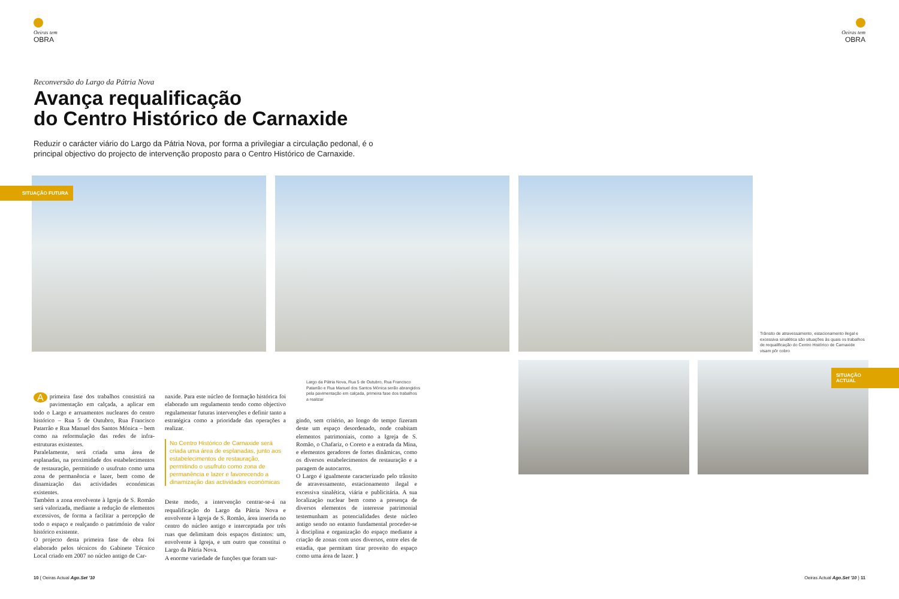Oeiras tem
OBRA
Oeiras tem
OBRA
Reconversão do Largo da Pátria Nova
Avança requalificação
do Centro Histórico de Carnaxide
Reduzir o carácter viário do Largo da Pátria Nova, por forma a privilegiar a circulação pedonal, é o principal objectivo do projecto de intervenção proposto para o Centro Histórico de Carnaxide.
SITUAÇÃO FUTURA
Trânsito de atravessamento, estacionamento ilegal e excessiva sinalética são situações às quais os trabalhos de requalificação do Centro Histórico de Carnaxide visam pôr cobro
SITUAÇÃO ACTUAL
Largo da Pátria Nova, Rua 5 de Outubro, Rua Francisco Patarrão e Rua Manuel dos Santos Mónica serão abrangidos pela pavimentação em calçada, primeira fase dos trabalhos a realizar
A primeira fase dos trabalhos consistirá na pavimentação em calçada, a aplicar em todo o Largo e arruamentos nucleares do centro histórico – Rua 5 de Outubro, Rua Francisco Patarrão e Rua Manuel dos Santos Mónica – bem como na reformulação das redes de infra-estruturas existentes.
Paralelamente, será criada uma área de esplanadas, na proximidade dos estabelecimentos de restauração, permitindo o usufruto como uma zona de permanência e lazer, bem como de dinamização das actividades económicas existentes.
Também a zona envolvente à Igreja de S. Romão será valorizada, mediante a redução de elementos excessivos, de forma a facilitar a percepção de todo o espaço e realçando o património de valor histórico existente.
O projecto desta primeira fase de obra foi elaborado pelos técnicos do Gabinete Técnico Local criado em 2007 no núcleo antigo de Car-
naxide. Para este núcleo de formação histórica foi elaborado um regulamento tendo como objectivo regulamentar futuras intervenções e definir tanto a estratégica como a prioridade das operações a realizar.
No Centro Histórico de Carnaxide será criada uma área de esplanadas, junto aos estabelecimentos de restauração, permitindo o usufruto como zona de permanência e lazer e favorecendo a dinamização das actividades económicas
Deste modo, a intervenção centrar-se-á na requalificação do Largo da Pátria Nova e envolvente à Igreja de S. Romão, área inserida no centro do núcleo antigo e interceptada por três ruas que delimitam dois espaços distintos: um, envolvente à Igreja, e um outro que constitui o Largo da Pátria Nova.
A enorme variedade de funções que foram sur-
gindo, sem critério, ao longo do tempo fizeram deste um espaço desordenado, onde coabitam elementos patrimoniais, como a Igreja de S. Romão, o Chafariz, o Coreto e a entrada da Mina, e elementos geradores de fortes dinâmicas, como os diversos estabelecimentos de restauração e a paragem de autocarros.
O Largo é igualmente caracterizado pelo trânsito de atravessamento, estacionamento ilegal e excessiva sinalética, viária e publicitária. A sua localização nuclear bem como a presença de diversos elementos de interesse patrimonial testemunham as potencialidades deste núcleo antigo sendo no entanto fundamental proceder-se à disciplina e organização do espaço mediante a criação de zonas com usos diversos, entre eles de estadia, que permitam tirar proveito do espaço como uma área de lazer. }
10 { Oeiras Actual Ago.Set '10 Oeiras Actual Ago.Set '10 } 11